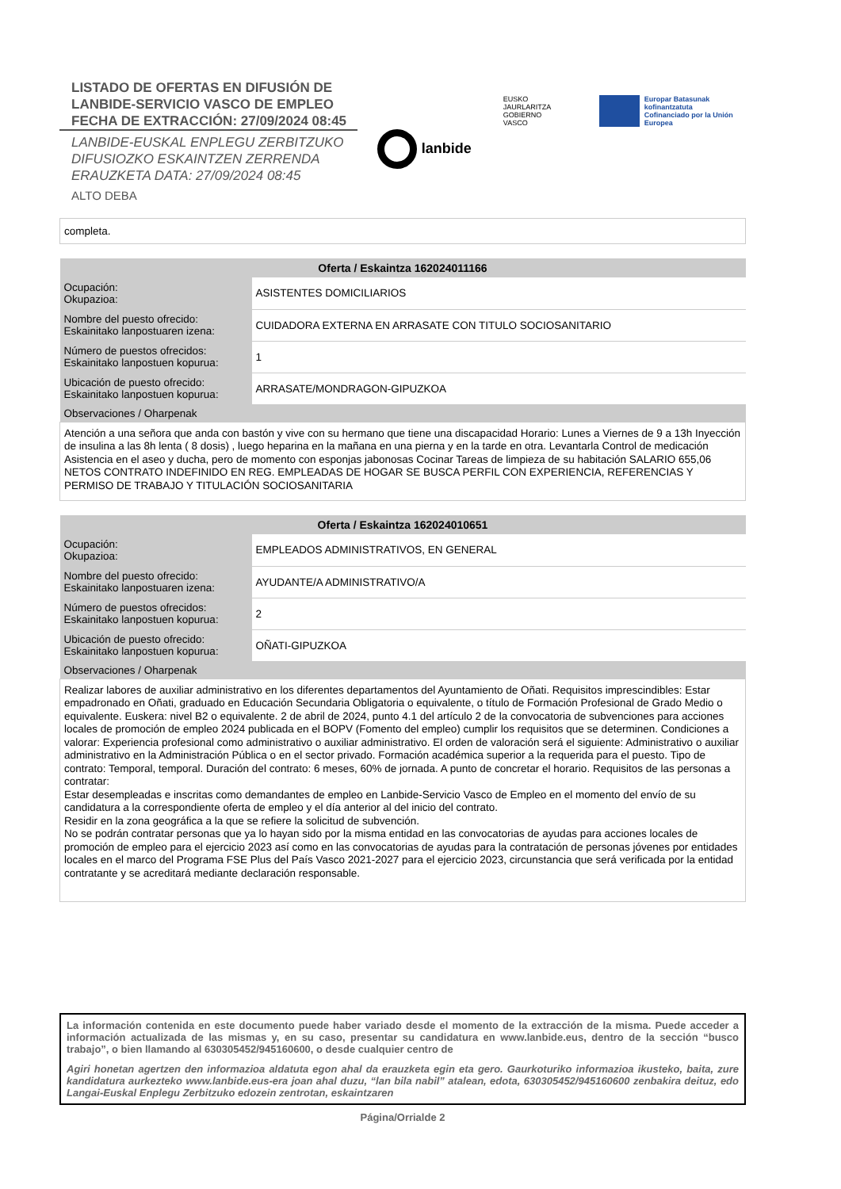LISTADO DE OFERTAS EN DIFUSIÓN DE LANBIDE-SERVICIO VASCO DE EMPLEO FECHA DE EXTRACCIÓN: 27/09/2024 08:45
LANBIDE-EUSKAL ENPLEGU ZERBITZUKO DIFUSIOZKO ESKAINTZEN ZERRENDA ERAUZKETA DATA: 27/09/2024 08:45
ALTO DEBA
lanbide
EUSKO JAURLARITZA
GOBIERNO VASCO
Europar Batasunak kofinantzatuta
Cofinanciado por la Unión Europea
completa.
| Oferta / Eskaintza 162024011166 | |
| --- | --- |
| Ocupación: Okupazioa: | ASISTENTES DOMICILIARIOS |
| Nombre del puesto ofrecido: Eskainitako lanpostuaren izena: | CUIDADORA EXTERNA EN ARRASATE CON TITULO SOCIOSANITARIO |
| Número de puestos ofrecidos: Eskainitako lanpostuen kopurua: | 1 |
| Ubicación de puesto ofrecido: Eskainitako lanpostuen kopurua: | ARRASATE/MONDRAGON-GIPUZKOA |
| Observaciones / Oharpenak | |
| Atención a una señora que anda con bastón y vive con su hermano que tiene una discapacidad Horario: Lunes a Viernes de 9 a 13h Inyección de insulina a las 8h lenta ( 8 dosis) , luego heparina en la mañana en una pierna y en la tarde en otra. Levantarla Control de medicación Asistencia en el aseo y ducha, pero de momento con esponjas jabonosas Cocinar Tareas de limpieza de su habitación SALARIO 655,06 NETOS CONTRATO INDEFINIDO EN REG. EMPLEADAS DE HOGAR SE BUSCA PERFIL CON EXPERIENCIA, REFERENCIAS Y PERMISO DE TRABAJO Y TITULACIÓN SOCIOSANITARIA | |
| Oferta / Eskaintza 162024010651 | |
| --- | --- |
| Ocupación: Okupazioa: | EMPLEADOS ADMINISTRATIVOS, EN GENERAL |
| Nombre del puesto ofrecido: Eskainitako lanpostuaren izena: | AYUDANTE/A ADMINISTRATIVO/A |
| Número de puestos ofrecidos: Eskainitako lanpostuen kopurua: | 2 |
| Ubicación de puesto ofrecido: Eskainitako lanpostuen kopurua: | OÑATI-GIPUZKOA |
| Observaciones / Oharpenak | |
| Realizar labores de auxiliar administrativo en los diferentes departamentos del Ayuntamiento de Oñati. Requisitos imprescindibles: Estar empadronado en Oñati, graduado en Educación Secundaria Obligatoria o equivalente, o título de Formación Profesional de Grado Medio o equivalente. Euskera: nivel B2 o equivalente. 2 de abril de 2024, punto 4.1 del artículo 2 de la convocatoria de subvenciones para acciones locales de promoción de empleo 2024 publicada en el BOPV (Fomento del empleo) cumplir los requisitos que se determinen. Condiciones a valorar: Experiencia profesional como administrativo o auxiliar administrativo. El orden de valoración será el siguiente: Administrativo o auxiliar administrativo en la Administración Pública o en el sector privado. Formación académica superior a la requerida para el puesto. Tipo de contrato: Temporal, temporal. Duración del contrato: 6 meses, 60% de jornada. A punto de concretar el horario. Requisitos de las personas a contratar: Estar desempleadas e inscritas como demandantes de empleo en Lanbide-Servicio Vasco de Empleo en el momento del envío de su candidatura a la correspondiente oferta de empleo y el día anterior al del inicio del contrato. Residir en la zona geográfica a la que se refiere la solicitud de subvención. No se podrán contratar personas que ya lo hayan sido por la misma entidad en las convocatorias de ayudas para acciones locales de promoción de empleo para el ejercicio 2023 así como en las convocatorias de ayudas para la contratación de personas jóvenes por entidades locales en el marco del Programa FSE Plus del País Vasco 2021-2027 para el ejercicio 2023, circunstancia que será verificada por la entidad contratante y se acreditará mediante declaración responsable. | |
La información contenida en este documento puede haber variado desde el momento de la extracción de la misma. Puede acceder a información actualizada de las mismas y, en su caso, presentar su candidatura en www.lanbide.eus, dentro de la sección “busco trabajo”, o bien llamando al 630305452/945160600, o desde cualquier centro de
Agiri honetan agertzen den informazioa aldatuta egon ahal da erauzketa egin eta gero. Gaurkoturiko informazioa ikusteko, baita, zure kandidatura aurkezteko www.lanbide.eus-era joan ahal duzu, “lan bila nabil” atalean, edota, 630305452/945160600 zenbakira deituz, edo Langai-Euskal Enplegu Zerbitzuko edozein zentrotan, eskaintzaren
Página/Orrialde 2